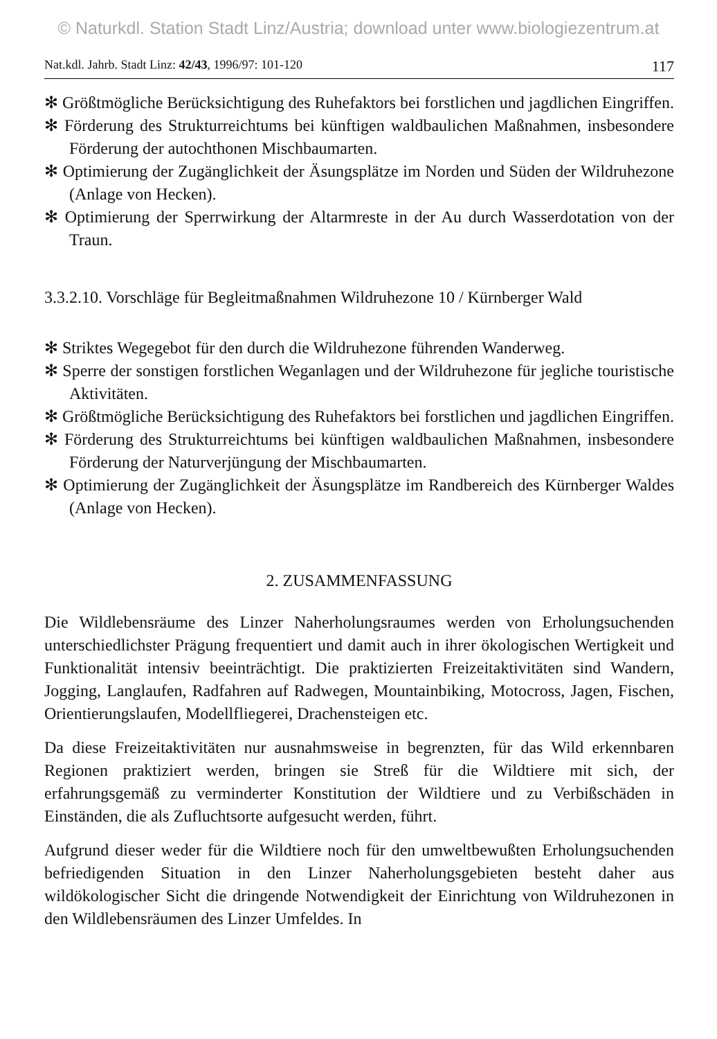© Naturkdl. Station Stadt Linz/Austria; download unter www.biologiezentrum.at
Nat.kdl. Jahrb. Stadt Linz: 42/43, 1996/97: 101-120 117
✻ Größtmögliche Berücksichtigung des Ruhefaktors bei forstlichen und jagdlichen Eingriffen.
✻ Förderung des Strukturreichtums bei künftigen waldbaulichen Maßnahmen, insbesondere Förderung der autochthonen Mischbaumarten.
✻ Optimierung der Zugänglichkeit der Äsungsplätze im Norden und Süden der Wildruhezone (Anlage von Hecken).
✻ Optimierung der Sperrwirkung der Altarmreste in der Au durch Wasserdotation von der Traun.
3.3.2.10. Vorschläge für Begleitmaßnahmen Wildruhezone 10 / Kürnberger Wald
✻ Striktes Wegegebot für den durch die Wildruhezone führenden Wanderweg.
✻ Sperre der sonstigen forstlichen Weganlagen und der Wildruhezone für jegliche touristische Aktivitäten.
✻ Größtmögliche Berücksichtigung des Ruhefaktors bei forstlichen und jagdlichen Eingriffen.
✻ Förderung des Strukturreichtums bei künftigen waldbaulichen Maßnahmen, insbesondere Förderung der Naturverjüngung der Mischbaumarten.
✻ Optimierung der Zugänglichkeit der Äsungsplätze im Randbereich des Kürnberger Waldes (Anlage von Hecken).
2. ZUSAMMENFASSUNG
Die Wildlebensräume des Linzer Naherholungsraumes werden von Erholungsuchenden unterschiedlichster Prägung frequentiert und damit auch in ihrer ökologischen Wertigkeit und Funktionalität intensiv beeinträchtigt. Die praktizierten Freizeitaktivitäten sind Wandern, Jogging, Langlaufen, Radfahren auf Radwegen, Mountainbiking, Motocross, Jagen, Fischen, Orientierungslaufen, Modellfliegerei, Drachensteigen etc.
Da diese Freizeitaktivitäten nur ausnahmsweise in begrenzten, für das Wild erkennbaren Regionen praktiziert werden, bringen sie Streß für die Wildtiere mit sich, der erfahrungsgemäß zu verminderter Konstitution der Wildtiere und zu Verbißschäden in Einständen, die als Zufluchtsorte aufgesucht werden, führt.
Aufgrund dieser weder für die Wildtiere noch für den umweltbewußten Erholungsuchenden befriedigenden Situation in den Linzer Naherholungsgebieten besteht daher aus wildökologischer Sicht die dringende Notwendigkeit der Einrichtung von Wildruhezonen in den Wildlebensräumen des Linzer Umfeldes. In